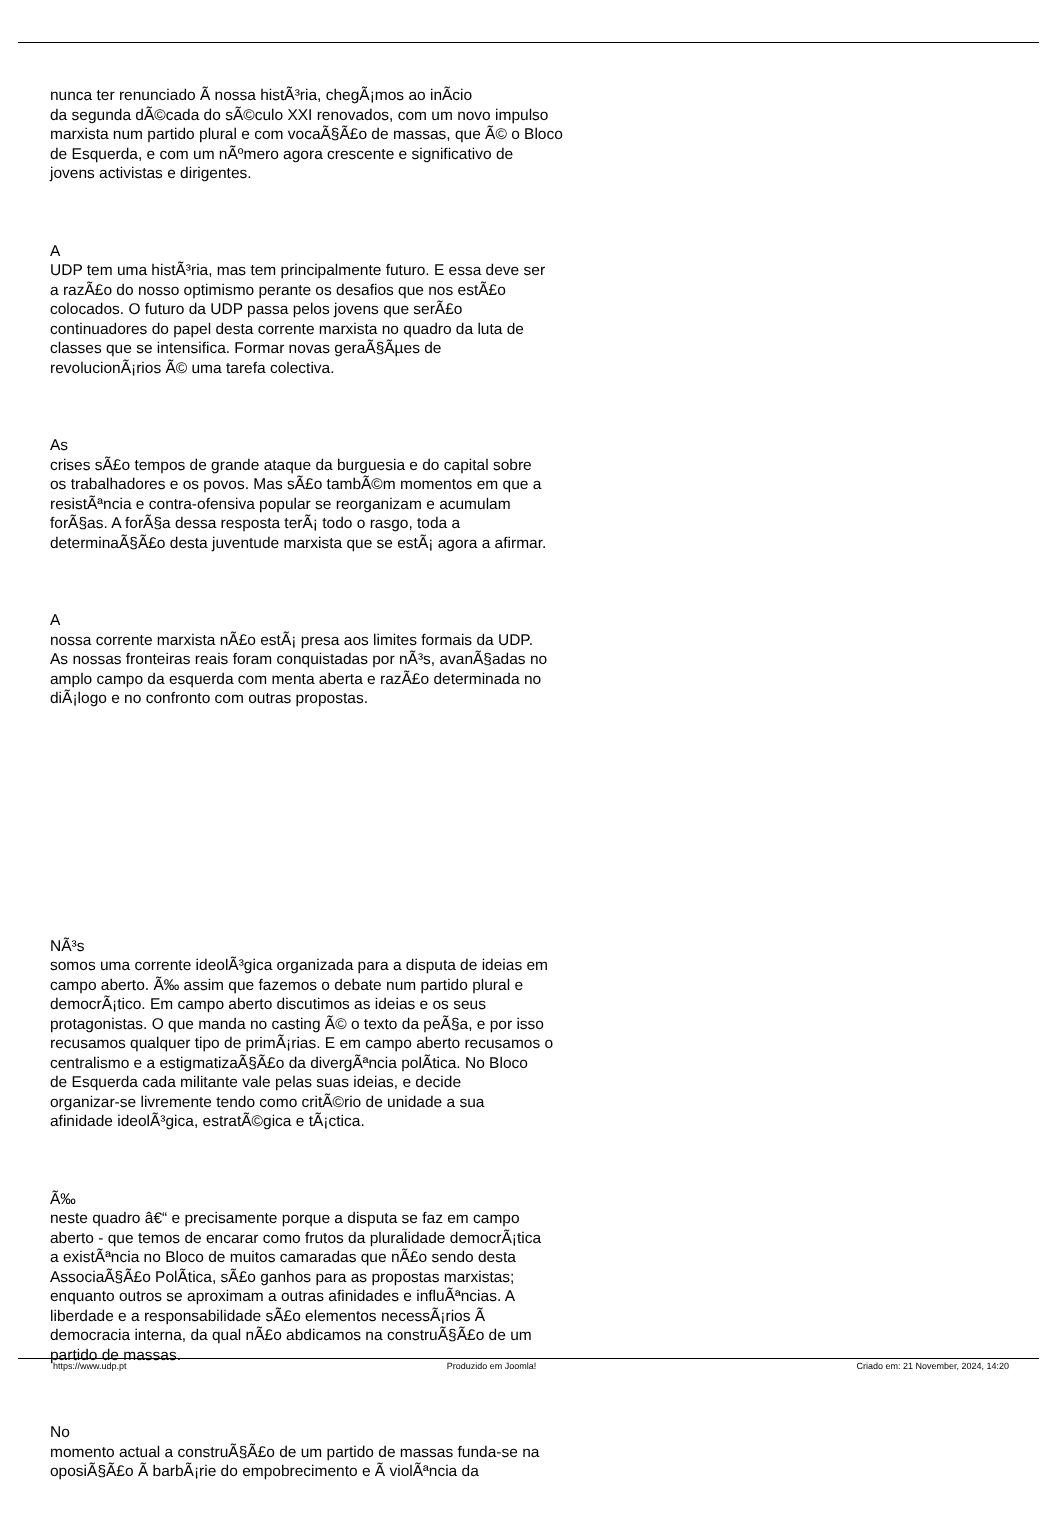nunca ter renunciado Ã nossa histÃ³ria, chegÃ¡mos ao inÃ­cio
da segunda dÃ©cada do sÃ©culo XXI renovados, com um novo impulso
marxista num partido plural e com vocaÃ§Ã£o de massas, que Ã© o Bloco
de Esquerda, e com um nÃºmero agora crescente e significativo de
jovens activistas e dirigentes.
A
UDP tem uma histÃ³ria, mas tem principalmente futuro. E essa deve ser
a razÃ£o do nosso optimismo perante os desafios que nos estÃ£o
colocados. O futuro da UDP passa pelos jovens que serÃ£o
continuadores do papel desta corrente marxista no quadro da luta de
classes que se intensifica. Formar novas geraÃ§Ãµes de
revolucionÃ¡rios Ã© uma tarefa colectiva.
As
crises sÃ£o tempos de grande ataque da burguesia e do capital sobre
os trabalhadores e os povos. Mas sÃ£o tambÃ©m momentos em que a
resistÃªncia e contra-ofensiva popular se reorganizam e acumulam
forÃ§as. A forÃ§a dessa resposta terÃ¡ todo o rasgo, toda a
determinaÃ§Ã£o desta juventude marxista que se estÃ¡ agora a afirmar.
A
nossa corrente marxista nÃ£o estÃ¡ presa aos limites formais da UDP.
As nossas fronteiras reais foram conquistadas por nÃ³s, avanÃ§adas no
amplo campo da esquerda com menta aberta e razÃ£o determinada no
diÃ¡logo e no confronto com outras propostas.
NÃ³s
somos uma corrente ideolÃ³gica organizada para a disputa de ideias em
campo aberto. Ã‰ assim que fazemos o debate num partido plural e
democrÃ¡tico. Em campo aberto discutimos as ideias e os seus
protagonistas. O que manda no casting Ã© o texto da peÃ§a, e por isso
recusamos qualquer tipo de primÃ¡rias. E em campo aberto recusamos o
centralismo e a estigmatizaÃ§Ã£o da divergÃªncia polÃ­tica. No Bloco
de Esquerda cada militante vale pelas suas ideias, e decide
organizar-se livremente tendo como critÃ©rio de unidade a sua
afinidade ideolÃ³gica, estratÃ©gica e tÃ¡ctica.
Ã‰
neste quadro â€“ e precisamente porque a disputa se faz em campo
aberto - que temos de encarar como frutos da pluralidade democrÃ¡tica
a existÃªncia no Bloco de muitos camaradas que nÃ£o sendo desta
AssociaÃ§Ã£o PolÃ­tica, sÃ£o ganhos para as propostas marxistas;
enquanto outros se aproximam a outras afinidades e influÃªncias. A
liberdade e a responsabilidade sÃ£o elementos necessÃ¡rios Ã
democracia interna, da qual nÃ£o abdicamos na construÃ§Ã£o de um
partido de massas.
No
momento actual a construÃ§Ã£o de um partido de massas funda-se na
oposiÃ§Ã£o Ã barbÃ¡rie do empobrecimento e Ã violÃªncia da
https://www.udp.pt Produzido em Joomla! Criado em: 21 November, 2024, 14:20